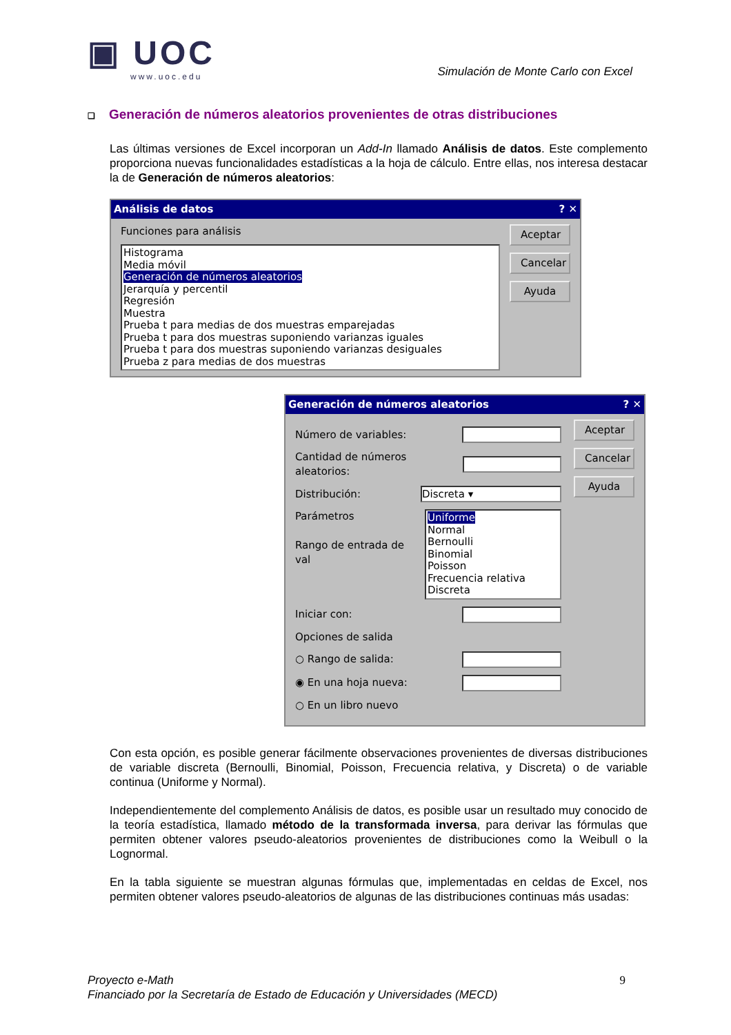▣ UOC
www.uoc.edu
Simulación de Monte Carlo con Excel
❑ Generación de números aleatorios provenientes de otras distribuciones
Las últimas versiones de Excel incorporan un Add-In llamado Análisis de datos. Este complemento proporciona nuevas funcionalidades estadísticas a la hoja de cálculo. Entre ellas, nos interesa destacar la de Generación de números aleatorios:
Análisis de datos? ✕
Funciones para análisis
Histograma
Media móvil
Generación de números aleatorios
Jerarquía y percentil
Regresión
Muestra
Prueba t para medias de dos muestras emparejadas
Prueba t para dos muestras suponiendo varianzas iguales
Prueba t para dos muestras suponiendo varianzas desiguales
Prueba z para medias de dos muestras
Aceptar
Cancelar
Ayuda
Generación de números aleatorios? ✕
Número de variables:
Cantidad de números aleatorios:
Distribución: Discreta ▾
Parámetros
Rango de entrada de val
Uniforme
Normal
Bernoulli
Binomial
Poisson
Frecuencia relativa
Discreta
Iniciar con:
Opciones de salida
○ Rango de salida:
◉ En una hoja nueva:
○ En un libro nuevo
Aceptar
Cancelar
Ayuda
Con esta opción, es posible generar fácilmente observaciones provenientes de diversas distribuciones de variable discreta (Bernoulli, Binomial, Poisson, Frecuencia relativa, y Discreta) o de variable continua (Uniforme y Normal).
Independientemente del complemento Análisis de datos, es posible usar un resultado muy conocido de la teoría estadística, llamado método de la transformada inversa, para derivar las fórmulas que permiten obtener valores pseudo-aleatorios provenientes de distribuciones como la Weibull o la Lognormal.
En la tabla siguiente se muestran algunas fórmulas que, implementadas en celdas de Excel, nos permiten obtener valores pseudo-aleatorios de algunas de las distribuciones continuas más usadas:
Proyecto e-Math
Financiado por la Secretaría de Estado de Educación y Universidades (MECD)
9